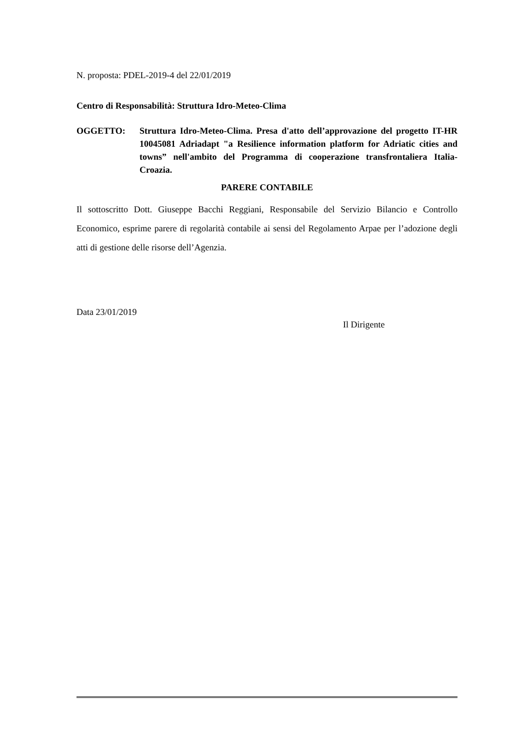N. proposta: PDEL-2019-4 del 22/01/2019
Centro di Responsabilità: Struttura Idro-Meteo-Clima
OGGETTO: Struttura Idro-Meteo-Clima. Presa d'atto dell’approvazione del progetto IT-HR 10045081 Adriadapt "a Resilience information platform for Adriatic cities and towns” nell'ambito del Programma di cooperazione transfrontaliera Italia-Croazia.
PARERE CONTABILE
Il sottoscritto Dott. Giuseppe Bacchi Reggiani, Responsabile del Servizio Bilancio e Controllo Economico, esprime parere di regolarità contabile ai sensi del Regolamento Arpae per l’adozione degli atti di gestione delle risorse dell’Agenzia.
Data 23/01/2019
Il Dirigente